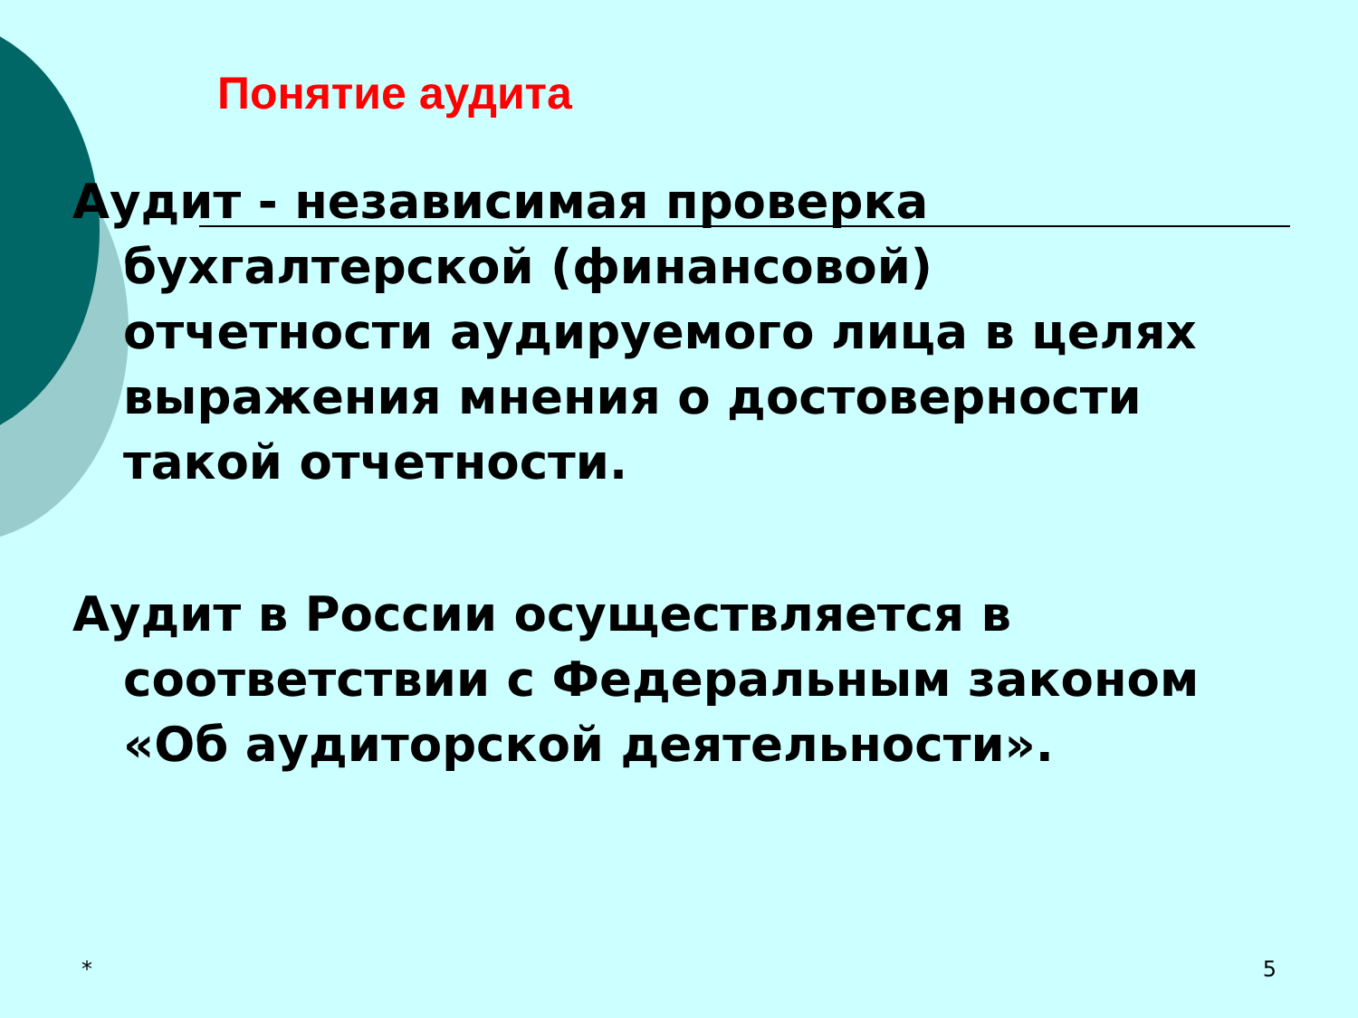Понятие аудита
Аудит - независимая проверка бухгалтерской (финансовой) отчетности аудируемого лица в целях выражения мнения о достоверности такой отчетности.
Аудит в России осуществляется в соответствии с Федеральным законом «Об аудиторской деятельности».
* 5